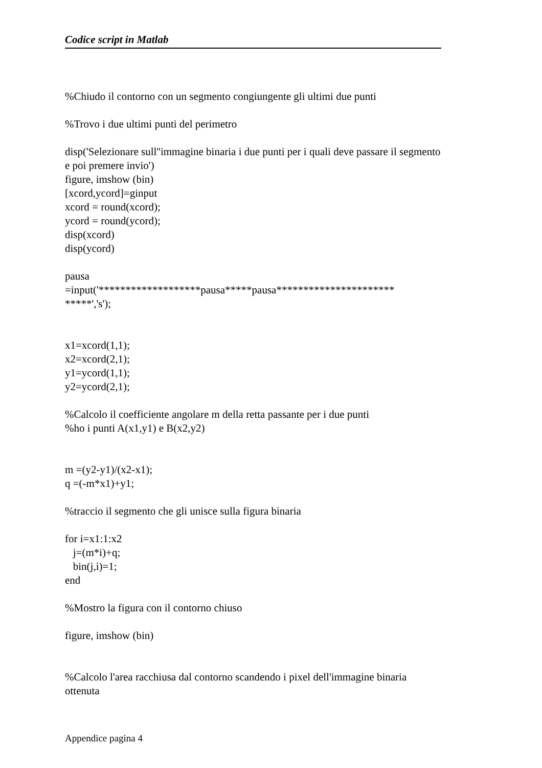Codice script in Matlab
%Chiudo il contorno con un segmento congiungente gli ultimi due punti
%Trovo i due ultimi punti del perimetro
disp('Selezionare sull''immagine binaria i due punti per i quali deve passare il segmento e poi premere invio')
figure, imshow (bin)
[xcord,ycord]=ginput
xcord = round(xcord);
ycord = round(ycord);
disp(xcord)
disp(ycord)
pausa
=input('*******************pausa*****pausa**********************
*****','s');
x1=xcord(1,1);
x2=xcord(2,1);
y1=ycord(1,1);
y2=ycord(2,1);
%Calcolo il coefficiente angolare m della retta passante per i due punti
%ho i punti A(x1,y1) e B(x2,y2)
m =(y2-y1)/(x2-x1);
q =(-m*x1)+y1;
%traccio il segmento che gli unisce sulla figura binaria
for i=x1:1:x2
j=(m*i)+q;
bin(j,i)=1;
end
%Mostro la figura con il contorno chiuso
figure, imshow (bin)
%Calcolo l'area racchiusa dal contorno scandendo i pixel dell'immagine binaria ottenuta
Appendice pagina 4